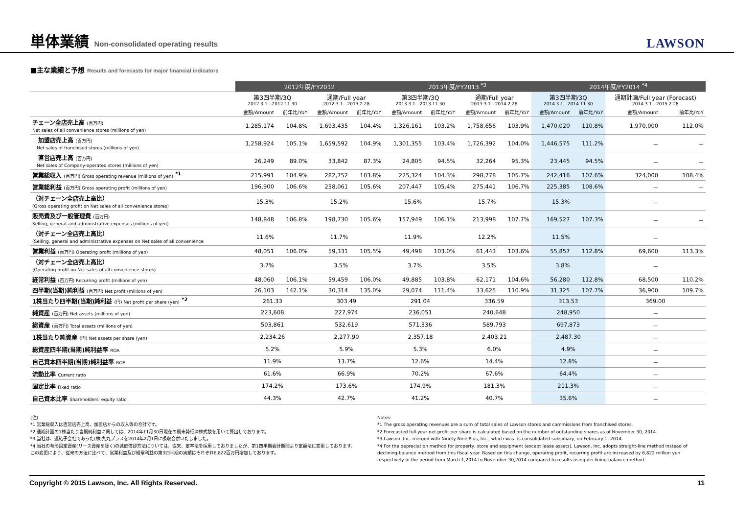単体業績 Non-consolidated operating results
LAWSON
■主な業績と予想 Results and forecasts for major financial indicators
| | 2012年度/FY2012 | | | | 2013年度/FY2013 <sup>*3</sup> | | | | 2014年度/FY2014 <sup>*4</sup> | | | |
| --- | --- | --- | --- | --- | --- | --- | --- | --- | --- | --- | --- | --- |
| | 第3四半期/3Q 2012.3.1 - 2012.11.30 | | 通期/Full year 2012.3.1 - 2013.2.28 | | 第3四半期/3Q 2013.3.1 - 2013.11.30 | | 通期/Full year 2013.3.1 - 2014.2.28 | | 第3四半期/3Q 2014.3.1 - 2014.11.30 | | 通期計画/Full year (Forecast) 2014.3.1 - 2015.2.28 | |
| | 金額/Amount | 前年比/YoY | 金額/Amount | 前年比/YoY | 金額/Amount | 前年比/YoY | 金額/Amount | 前年比/YoY | 金額/Amount | 前年比/YoY | 金額/Amount | 前年比/YoY |
| チェーン全店売上高 (百万円) Net sales of all convenience stores (millions of yen) | 1,285,174 | 104.8% | 1,693,435 | 104.4% | 1,326,161 | 103.2% | 1,758,656 | 103.9% | 1,470,020 | 110.8% | 1,970,000 | 112.0% |
| 加盟店売上高 (百万円) Net sales of franchised stores (millions of yen) | 1,258,924 | 105.1% | 1,659,592 | 104.9% | 1,301,355 | 103.4% | 1,726,392 | 104.0% | 1,446,575 | 111.2% | － | － |
| 直営店売上高 (百万円) Net sales of Company-operated stores (millions of yen) | 26,249 | 89.0% | 33,842 | 87.3% | 24,805 | 94.5% | 32,264 | 95.3% | 23,445 | 94.5% | － | － |
| 営業総収入 (百万円) Gross operating revenue (millions of yen) <sup>*1</sup> | 215,991 | 104.9% | 282,752 | 103.8% | 225,324 | 104.3% | 298,778 | 105.7% | 242,416 | 107.6% | 324,000 | 108.4% |
| 営業総利益 (百万円) Gross operating profit (millions of yen) | 196,900 | 106.6% | 258,061 | 105.6% | 207,447 | 105.4% | 275,441 | 106.7% | 225,385 | 108.6% | － | － |
| （対チェーン全店売上高比） (Gross operating profit on Net sales of all convenience stores) | 15.3% | | 15.2% | | 15.6% | | 15.7% | | 15.3% | | － | |
| 販売費及び一般管理費 (百万円) Selling, general and administrative expenses (millions of yen) | 148,848 | 106.8% | 198,730 | 105.6% | 157,949 | 106.1% | 213,998 | 107.7% | 169,527 | 107.3% | － | － |
| （対チェーン全店売上高比） (Selling, general and administrative expenses on Net sales of all convenience | 11.6% | | 11.7% | | 11.9% | | 12.2% | | 11.5% | | － | |
| 営業利益 (百万円) Operating profit (millions of yen) | 48,051 | 106.0% | 59,331 | 105.5% | 49,498 | 103.0% | 61,443 | 103.6% | 55,857 | 112.8% | 69,600 | 113.3% |
| （対チェーン全店売上高比） (Operating profit on Net sales of all convenience stores) | 3.7% | | 3.5% | | 3.7% | | 3.5% | | 3.8% | | － | |
| 経常利益 (百万円) Recurring profit (millions of yen) | 48,060 | 106.1% | 59,459 | 106.0% | 49,885 | 103.8% | 62,171 | 104.6% | 56,280 | 112.8% | 68,500 | 110.2% |
| 四半期(当期)純利益 (百万円) Net profit (millions of yen) | 26,103 | 142.1% | 30,314 | 135.0% | 29,074 | 111.4% | 33,625 | 110.9% | 31,325 | 107.7% | 36,900 | 109.7% |
| 1株当たり四半期(当期)純利益 (円) Net profit per share (yen) <sup>*2</sup> | 261.33 | | 303.49 | | 291.04 | | 336.59 | | 313.53 | | 369.00 | |
| 純資産 (百万円) Net assets (millions of yen) | 223,608 | | 227,974 | | 236,051 | | 240,648 | | 248,950 | | － | |
| 総資産 (百万円) Total assets (millions of yen) | 503,861 | | 532,619 | | 571,336 | | 589,793 | | 697,873 | | － | |
| 1株当たり純資産 (円) Net assets per share (yen) | 2,234.26 | | 2,277.90 | | 2,357.18 | | 2,403.21 | | 2,487.30 | | － | |
| 総資産四半期(当期)純利益率 ROA | 5.2% | | 5.9% | | 5.3% | | 6.0% | | 4.9% | | － | |
| 自己資本四半期(当期)純利益率 ROE | 11.9% | | 13.7% | | 12.6% | | 14.4% | | 12.8% | | － | |
| 流動比率 Current ratio | 61.6% | | 66.9% | | 70.2% | | 67.6% | | 64.4% | | － | |
| 固定比率 Fixed ratio | 174.2% | | 173.6% | | 174.9% | | 181.3% | | 211.3% | | － | |
| 自己資本比率 Shareholders' equity ratio | 44.3% | | 42.7% | | 41.2% | | 40.7% | | 35.6% | | － | |
(注)
*1 営業総収入は直営店売上高、加盟店からの収入等の合計です。
*2 通期計画の1株当たり当期純利益に関しては、2014年11月30日現在の期末発行済株式数を用いて算出しております。
*3 当社は、連結子会社であった(株)九九プラスを2014年2月1日に吸収合併いたしました。
*4 当社の有形固定資産(リース資産を除く)の減価償却方法については、従来、定率法を採用しておりましたが、第1四半期会計期間より定額法に変更しております。この変更により、従来の方法に比べて、営業利益及び経常利益の第3四半期の実績はそれぞれ6,822百万円増加しております。
Notes:
*1 The gross operating revenues are a sum of total sales of Lawson stores and commissions from franchised stores.
*2 Forecasted full-year net profit per share is calculated based on the number of outstanding shares as of November 30, 2014.
*3 Lawson, Inc. merged with Ninety Nine Plus, Inc., which was its consolidated subsidiary, on February 1, 2014.
*4 For the depreciation method for property, store and equipment (except lease assets), Lawson, Inc. adopts straight-line method instead of declining-balance method from this fiscal year. Based on this change, operating profit, recurring profit are increased by 6,822 million yen respectively in the period from March 1,2014 to November 30,2014 compared to results using declining-balance method.
Copyright © 2015 Lawson, Inc. All Rights Reserved. 11